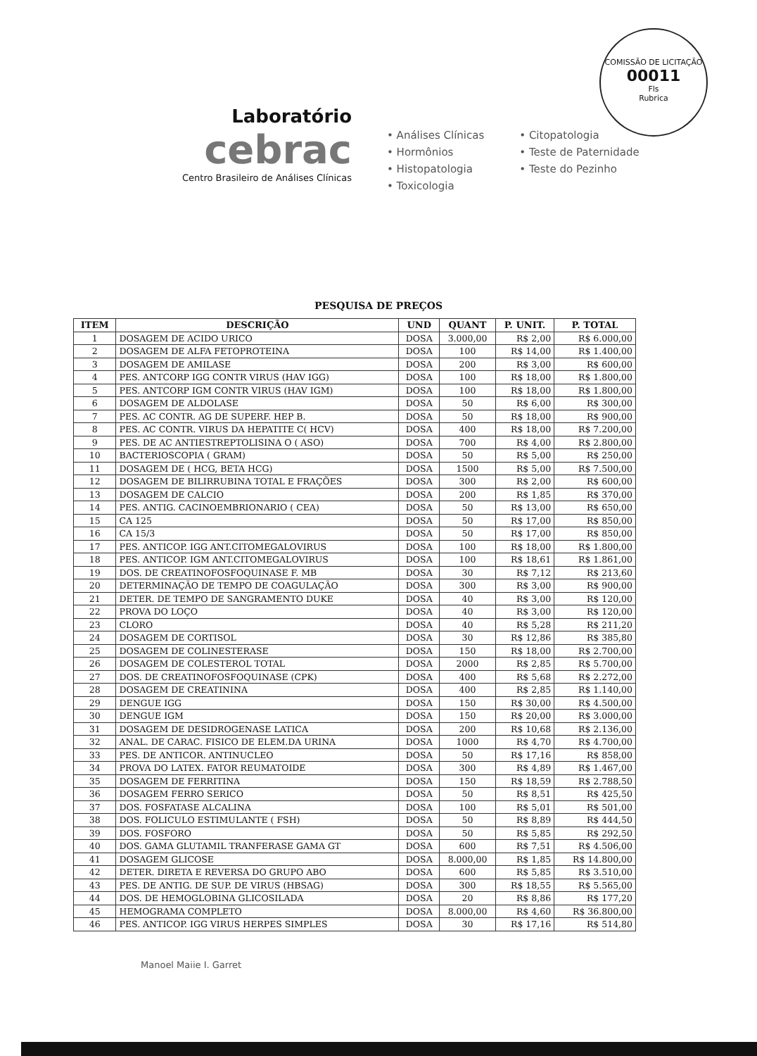COMISSÃO DE LICITAÇÃO
00011
Fls
Rubrica
Laboratório
cebrac
Centro Brasileiro de Análises Clínicas
• Análises Clínicas
• Hormônios
• Histopatologia
• Toxicologia
• Citopatologia
• Teste de Paternidade
• Teste do Pezinho
PESQUISA DE PREÇOS
| ITEM | DESCRIÇÃO | UND | QUANT | P. UNIT. | P. TOTAL |
| --- | --- | --- | --- | --- | --- |
| 1 | DOSAGEM DE ACIDO URICO | DOSA | 3.000,00 | R$ 2,00 | R$ 6.000,00 |
| 2 | DOSAGEM DE ALFA FETOPROTEINA | DOSA | 100 | R$ 14,00 | R$ 1.400,00 |
| 3 | DOSAGEM DE AMILASE | DOSA | 200 | R$ 3,00 | R$ 600,00 |
| 4 | PES. ANTCORP IGG CONTR VIRUS (HAV IGG) | DOSA | 100 | R$ 18,00 | R$ 1.800,00 |
| 5 | PES. ANTCORP IGM CONTR VIRUS (HAV IGM) | DOSA | 100 | R$ 18,00 | R$ 1.800,00 |
| 6 | DOSAGEM DE ALDOLASE | DOSA | 50 | R$ 6,00 | R$ 300,00 |
| 7 | PES. AC CONTR. AG DE SUPERF. HEP B. | DOSA | 50 | R$ 18,00 | R$ 900,00 |
| 8 | PES. AC CONTR. VIRUS DA HEPATITE C( HCV) | DOSA | 400 | R$ 18,00 | R$ 7.200,00 |
| 9 | PES. DE AC ANTIESTREPTOLISINA O ( ASO) | DOSA | 700 | R$ 4,00 | R$ 2.800,00 |
| 10 | BACTERIOSCOPIA ( GRAM) | DOSA | 50 | R$ 5,00 | R$ 250,00 |
| 11 | DOSAGEM DE ( HCG, BETA HCG) | DOSA | 1500 | R$ 5,00 | R$ 7.500,00 |
| 12 | DOSAGEM DE BILIRRUBINA TOTAL E FRAÇÕES | DOSA | 300 | R$ 2,00 | R$ 600,00 |
| 13 | DOSAGEM DE CALCIO | DOSA | 200 | R$ 1,85 | R$ 370,00 |
| 14 | PES. ANTIG. CACINOEMBRIONARIO ( CEA) | DOSA | 50 | R$ 13,00 | R$ 650,00 |
| 15 | CA 125 | DOSA | 50 | R$ 17,00 | R$ 850,00 |
| 16 | CA 15/3 | DOSA | 50 | R$ 17,00 | R$ 850,00 |
| 17 | PES. ANTICOP. IGG ANT.CITOMEGALOVIRUS | DOSA | 100 | R$ 18,00 | R$ 1.800,00 |
| 18 | PES. ANTICOP. IGM ANT.CITOMEGALOVIRUS | DOSA | 100 | R$ 18,61 | R$ 1.861,00 |
| 19 | DOS. DE CREATINOFOSFOQUINASE F. MB | DOSA | 30 | R$ 7,12 | R$ 213,60 |
| 20 | DETERMINAÇÃO DE TEMPO DE COAGULAÇÃO | DOSA | 300 | R$ 3,00 | R$ 900,00 |
| 21 | DETER. DE TEMPO DE SANGRAMENTO DUKE | DOSA | 40 | R$ 3,00 | R$ 120,00 |
| 22 | PROVA DO LOÇO | DOSA | 40 | R$ 3,00 | R$ 120,00 |
| 23 | CLORO | DOSA | 40 | R$ 5,28 | R$ 211,20 |
| 24 | DOSAGEM DE CORTISOL | DOSA | 30 | R$ 12,86 | R$ 385,80 |
| 25 | DOSAGEM DE COLINESTERASE | DOSA | 150 | R$ 18,00 | R$ 2.700,00 |
| 26 | DOSAGEM DE COLESTEROL TOTAL | DOSA | 2000 | R$ 2,85 | R$ 5.700,00 |
| 27 | DOS. DE CREATINOFOSFOQUINASE (CPK) | DOSA | 400 | R$ 5,68 | R$ 2.272,00 |
| 28 | DOSAGEM DE CREATININA | DOSA | 400 | R$ 2,85 | R$ 1.140,00 |
| 29 | DENGUE IGG | DOSA | 150 | R$ 30,00 | R$ 4.500,00 |
| 30 | DENGUE IGM | DOSA | 150 | R$ 20,00 | R$ 3.000,00 |
| 31 | DOSAGEM DE DESIDROGENASE LATICA | DOSA | 200 | R$ 10,68 | R$ 2.136,00 |
| 32 | ANAL. DE CARAC. FISICO DE ELEM.DA URINA | DOSA | 1000 | R$ 4,70 | R$ 4.700,00 |
| 33 | PES. DE ANTICOR. ANTINUCLEO | DOSA | 50 | R$ 17,16 | R$ 858,00 |
| 34 | PROVA DO LATEX. FATOR REUMATOIDE | DOSA | 300 | R$ 4,89 | R$ 1.467,00 |
| 35 | DOSAGEM DE FERRITINA | DOSA | 150 | R$ 18,59 | R$ 2.788,50 |
| 36 | DOSAGEM FERRO SERICO | DOSA | 50 | R$ 8,51 | R$ 425,50 |
| 37 | DOS. FOSFATASE ALCALINA | DOSA | 100 | R$ 5,01 | R$ 501,00 |
| 38 | DOS. FOLICULO ESTIMULANTE ( FSH) | DOSA | 50 | R$ 8,89 | R$ 444,50 |
| 39 | DOS. FOSFORO | DOSA | 50 | R$ 5,85 | R$ 292,50 |
| 40 | DOS. GAMA GLUTAMIL TRANFERASE GAMA GT | DOSA | 600 | R$ 7,51 | R$ 4.506,00 |
| 41 | DOSAGEM GLICOSE | DOSA | 8.000,00 | R$ 1,85 | R$ 14.800,00 |
| 42 | DETER. DIRETA E REVERSA DO GRUPO ABO | DOSA | 600 | R$ 5,85 | R$ 3.510,00 |
| 43 | PES. DE ANTIG. DE SUP. DE VIRUS (HBSAG) | DOSA | 300 | R$ 18,55 | R$ 5.565,00 |
| 44 | DOS. DE HEMOGLOBINA GLICOSILADA | DOSA | 20 | R$ 8,86 | R$ 177,20 |
| 45 | HEMOGRAMA COMPLETO | DOSA | 8.000,00 | R$ 4,60 | R$ 36.800,00 |
| 46 | PES. ANTICOP. IGG VIRUS HERPES SIMPLES | DOSA | 30 | R$ 17,16 | R$ 514,80 |
Manoel Maiie I. Garret